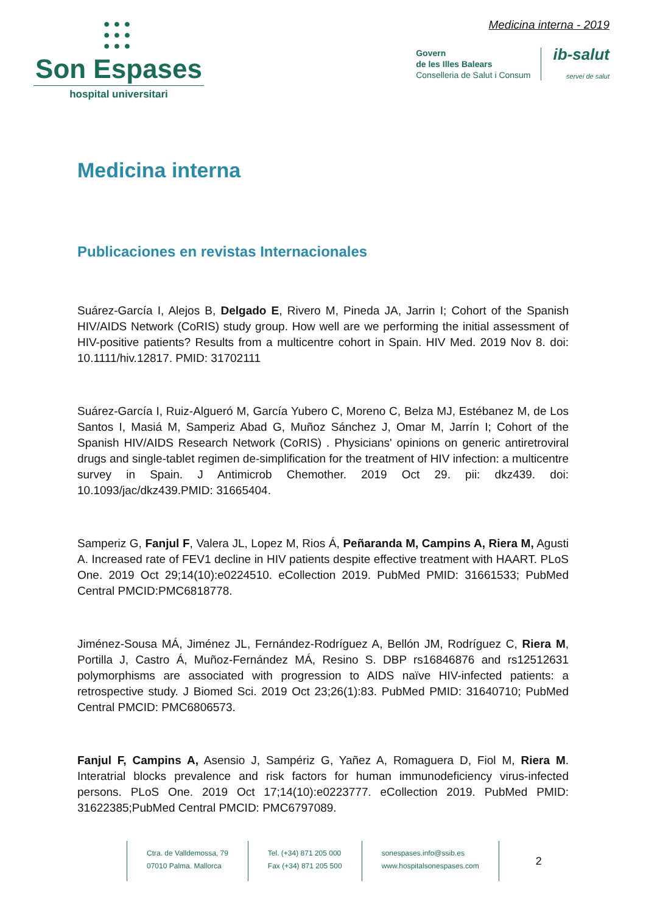●●●
●●●
●●●
Son Espases
hospital universitari
Medicina interna - 2019
Govern
de les Illes Balears
Conselleria de Salut i Consum
ib-salut
servei de salut
Medicina interna
Publicaciones en revistas Internacionales
Suárez-García I, Alejos B, Delgado E, Rivero M, Pineda JA, Jarrin I; Cohort of the Spanish HIV/AIDS Network (CoRIS) study group. How well are we performing the initial assessment of HIV-positive patients? Results from a multicentre cohort in Spain. HIV Med. 2019 Nov 8. doi: 10.1111/hiv.12817. PMID: 31702111
Suárez-García I, Ruiz-Algueró M, García Yubero C, Moreno C, Belza MJ, Estébanez M, de Los Santos I, Masiá M, Samperiz Abad G, Muñoz Sánchez J, Omar M, Jarrín I; Cohort of the Spanish HIV/AIDS Research Network (CoRIS) . Physicians' opinions on generic antiretroviral drugs and single-tablet regimen de-simplification for the treatment of HIV infection: a multicentre survey in Spain. J Antimicrob Chemother. 2019 Oct 29. pii: dkz439. doi: 10.1093/jac/dkz439.PMID: 31665404.
Samperiz G, Fanjul F, Valera JL, Lopez M, Rios Á, Peñaranda M, Campins A, Riera M, Agusti A. Increased rate of FEV1 decline in HIV patients despite effective treatment with HAART. PLoS One. 2019 Oct 29;14(10):e0224510. eCollection 2019. PubMed PMID: 31661533; PubMed Central PMCID:PMC6818778.
Jiménez-Sousa MÁ, Jiménez JL, Fernández-Rodríguez A, Bellón JM, Rodríguez C, Riera M, Portilla J, Castro Á, Muñoz-Fernández MÁ, Resino S. DBP rs16846876 and rs12512631 polymorphisms are associated with progression to AIDS naïve HIV-infected patients: a retrospective study. J Biomed Sci. 2019 Oct 23;26(1):83. PubMed PMID: 31640710; PubMed Central PMCID: PMC6806573.
Fanjul F, Campins A, Asensio J, Sampériz G, Yañez A, Romaguera D, Fiol M, Riera M. Interatrial blocks prevalence and risk factors for human immunodeficiency virus-infected persons. PLoS One. 2019 Oct 17;14(10):e0223777. eCollection 2019. PubMed PMID: 31622385;PubMed Central PMCID: PMC6797089.
Ctra. de Valldemossa, 79
07010 Palma. Mallorca
Tel. (+34) 871 205 000
Fax (+34) 871 205 500
sonespases.info@ssib.es
www.hospitalsonespases.com
2